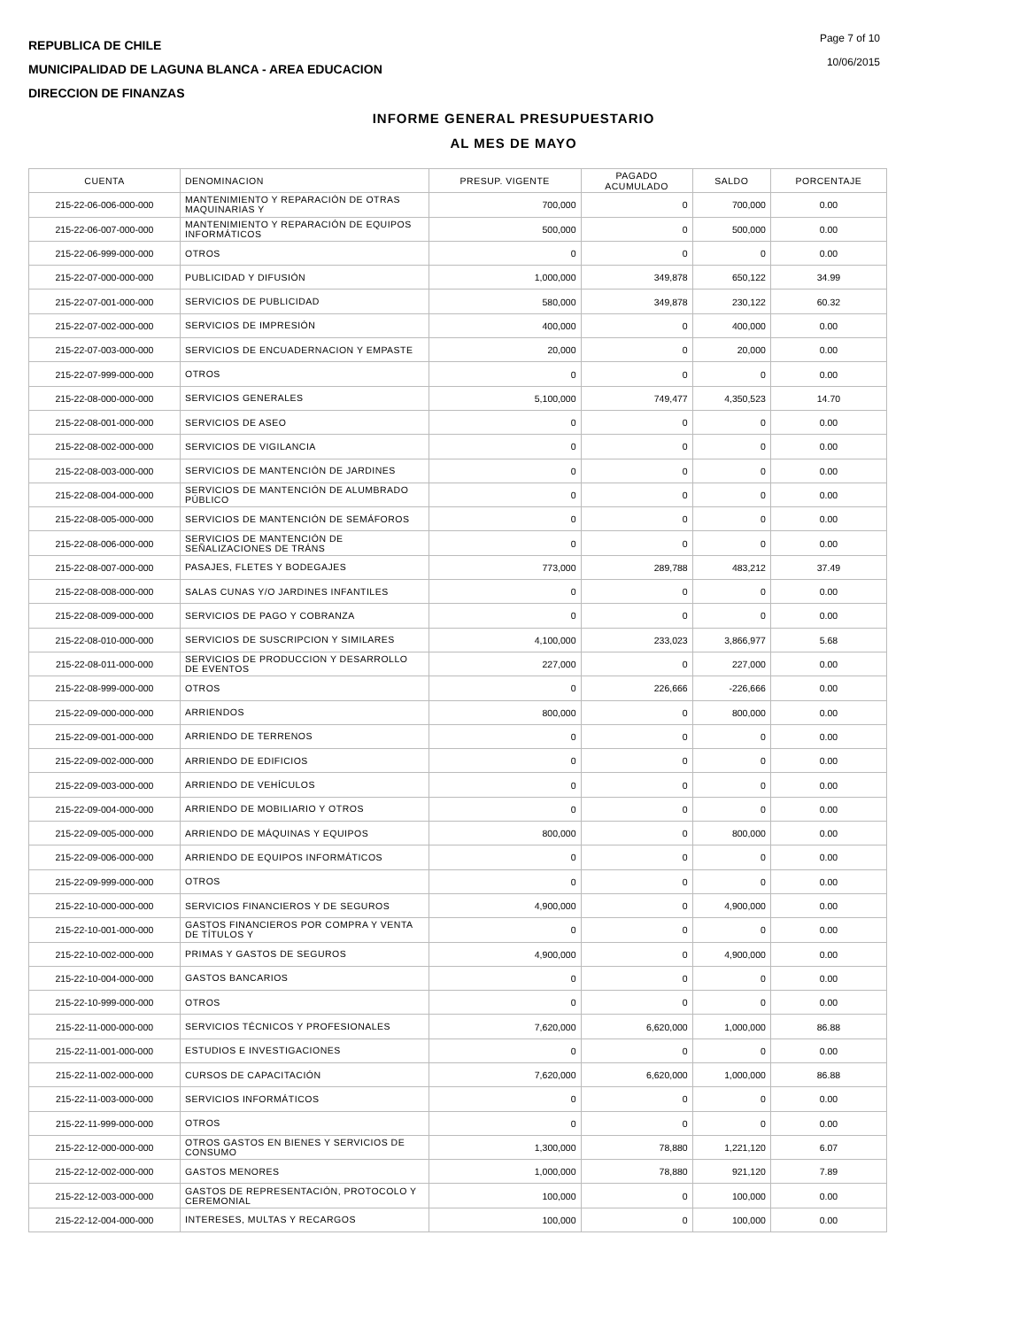REPUBLICA DE CHILE
MUNICIPALIDAD DE LAGUNA BLANCA - AREA EDUCACION
DIRECCION DE FINANZAS
Page 7 of 10
10/06/2015
INFORME GENERAL PRESUPUESTARIO
AL MES DE MAYO
| CUENTA | DENOMINACION | PRESUP. VIGENTE | PAGADO ACUMULADO | SALDO | PORCENTAJE |
| --- | --- | --- | --- | --- | --- |
| 215-22-06-006-000-000 | MANTENIMIENTO Y REPARACIÓN DE OTRAS MAQUINARIAS Y | 700,000 | 0 | 700,000 | 0.00 |
| 215-22-06-007-000-000 | MANTENIMIENTO Y REPARACIÓN DE EQUIPOS INFORMÁTICOS | 500,000 | 0 | 500,000 | 0.00 |
| 215-22-06-999-000-000 | OTROS | 0 | 0 | 0 | 0.00 |
| 215-22-07-000-000-000 | PUBLICIDAD Y DIFUSIÓN | 1,000,000 | 349,878 | 650,122 | 34.99 |
| 215-22-07-001-000-000 | SERVICIOS DE PUBLICIDAD | 580,000 | 349,878 | 230,122 | 60.32 |
| 215-22-07-002-000-000 | SERVICIOS DE IMPRESIÓN | 400,000 | 0 | 400,000 | 0.00 |
| 215-22-07-003-000-000 | SERVICIOS DE ENCUADERNACION Y EMPASTE | 20,000 | 0 | 20,000 | 0.00 |
| 215-22-07-999-000-000 | OTROS | 0 | 0 | 0 | 0.00 |
| 215-22-08-000-000-000 | SERVICIOS GENERALES | 5,100,000 | 749,477 | 4,350,523 | 14.70 |
| 215-22-08-001-000-000 | SERVICIOS DE ASEO | 0 | 0 | 0 | 0.00 |
| 215-22-08-002-000-000 | SERVICIOS DE VIGILANCIA | 0 | 0 | 0 | 0.00 |
| 215-22-08-003-000-000 | SERVICIOS DE MANTENCIÓN DE JARDINES | 0 | 0 | 0 | 0.00 |
| 215-22-08-004-000-000 | SERVICIOS DE MANTENCIÓN DE ALUMBRADO PÚBLICO | 0 | 0 | 0 | 0.00 |
| 215-22-08-005-000-000 | SERVICIOS DE MANTENCIÓN DE SEMÁFOROS | 0 | 0 | 0 | 0.00 |
| 215-22-08-006-000-000 | SERVICIOS DE MANTENCIÓN DE SEÑALIZACIONES DE TRÁNS | 0 | 0 | 0 | 0.00 |
| 215-22-08-007-000-000 | PASAJES, FLETES Y BODEGAJES | 773,000 | 289,788 | 483,212 | 37.49 |
| 215-22-08-008-000-000 | SALAS CUNAS Y/O JARDINES INFANTILES | 0 | 0 | 0 | 0.00 |
| 215-22-08-009-000-000 | SERVICIOS DE PAGO Y COBRANZA | 0 | 0 | 0 | 0.00 |
| 215-22-08-010-000-000 | SERVICIOS DE SUSCRIPCION Y SIMILARES | 4,100,000 | 233,023 | 3,866,977 | 5.68 |
| 215-22-08-011-000-000 | SERVICIOS DE PRODUCCION Y DESARROLLO DE EVENTOS | 227,000 | 0 | 227,000 | 0.00 |
| 215-22-08-999-000-000 | OTROS | 0 | 226,666 | -226,666 | 0.00 |
| 215-22-09-000-000-000 | ARRIENDOS | 800,000 | 0 | 800,000 | 0.00 |
| 215-22-09-001-000-000 | ARRIENDO DE TERRENOS | 0 | 0 | 0 | 0.00 |
| 215-22-09-002-000-000 | ARRIENDO DE EDIFICIOS | 0 | 0 | 0 | 0.00 |
| 215-22-09-003-000-000 | ARRIENDO DE VEHÍCULOS | 0 | 0 | 0 | 0.00 |
| 215-22-09-004-000-000 | ARRIENDO DE MOBILIARIO Y OTROS | 0 | 0 | 0 | 0.00 |
| 215-22-09-005-000-000 | ARRIENDO DE MÁQUINAS Y EQUIPOS | 800,000 | 0 | 800,000 | 0.00 |
| 215-22-09-006-000-000 | ARRIENDO DE EQUIPOS INFORMÁTICOS | 0 | 0 | 0 | 0.00 |
| 215-22-09-999-000-000 | OTROS | 0 | 0 | 0 | 0.00 |
| 215-22-10-000-000-000 | SERVICIOS FINANCIEROS Y DE SEGUROS | 4,900,000 | 0 | 4,900,000 | 0.00 |
| 215-22-10-001-000-000 | GASTOS FINANCIEROS POR COMPRA Y VENTA DE TÍTULOS Y | 0 | 0 | 0 | 0.00 |
| 215-22-10-002-000-000 | PRIMAS Y GASTOS DE SEGUROS | 4,900,000 | 0 | 4,900,000 | 0.00 |
| 215-22-10-004-000-000 | GASTOS BANCARIOS | 0 | 0 | 0 | 0.00 |
| 215-22-10-999-000-000 | OTROS | 0 | 0 | 0 | 0.00 |
| 215-22-11-000-000-000 | SERVICIOS TÉCNICOS Y PROFESIONALES | 7,620,000 | 6,620,000 | 1,000,000 | 86.88 |
| 215-22-11-001-000-000 | ESTUDIOS E INVESTIGACIONES | 0 | 0 | 0 | 0.00 |
| 215-22-11-002-000-000 | CURSOS DE CAPACITACIÓN | 7,620,000 | 6,620,000 | 1,000,000 | 86.88 |
| 215-22-11-003-000-000 | SERVICIOS INFORMÁTICOS | 0 | 0 | 0 | 0.00 |
| 215-22-11-999-000-000 | OTROS | 0 | 0 | 0 | 0.00 |
| 215-22-12-000-000-000 | OTROS GASTOS EN BIENES Y SERVICIOS DE CONSUMO | 1,300,000 | 78,880 | 1,221,120 | 6.07 |
| 215-22-12-002-000-000 | GASTOS MENORES | 1,000,000 | 78,880 | 921,120 | 7.89 |
| 215-22-12-003-000-000 | GASTOS DE REPRESENTACIÓN, PROTOCOLO Y CEREMONIAL | 100,000 | 0 | 100,000 | 0.00 |
| 215-22-12-004-000-000 | INTERESES, MULTAS Y RECARGOS | 100,000 | 0 | 100,000 | 0.00 |